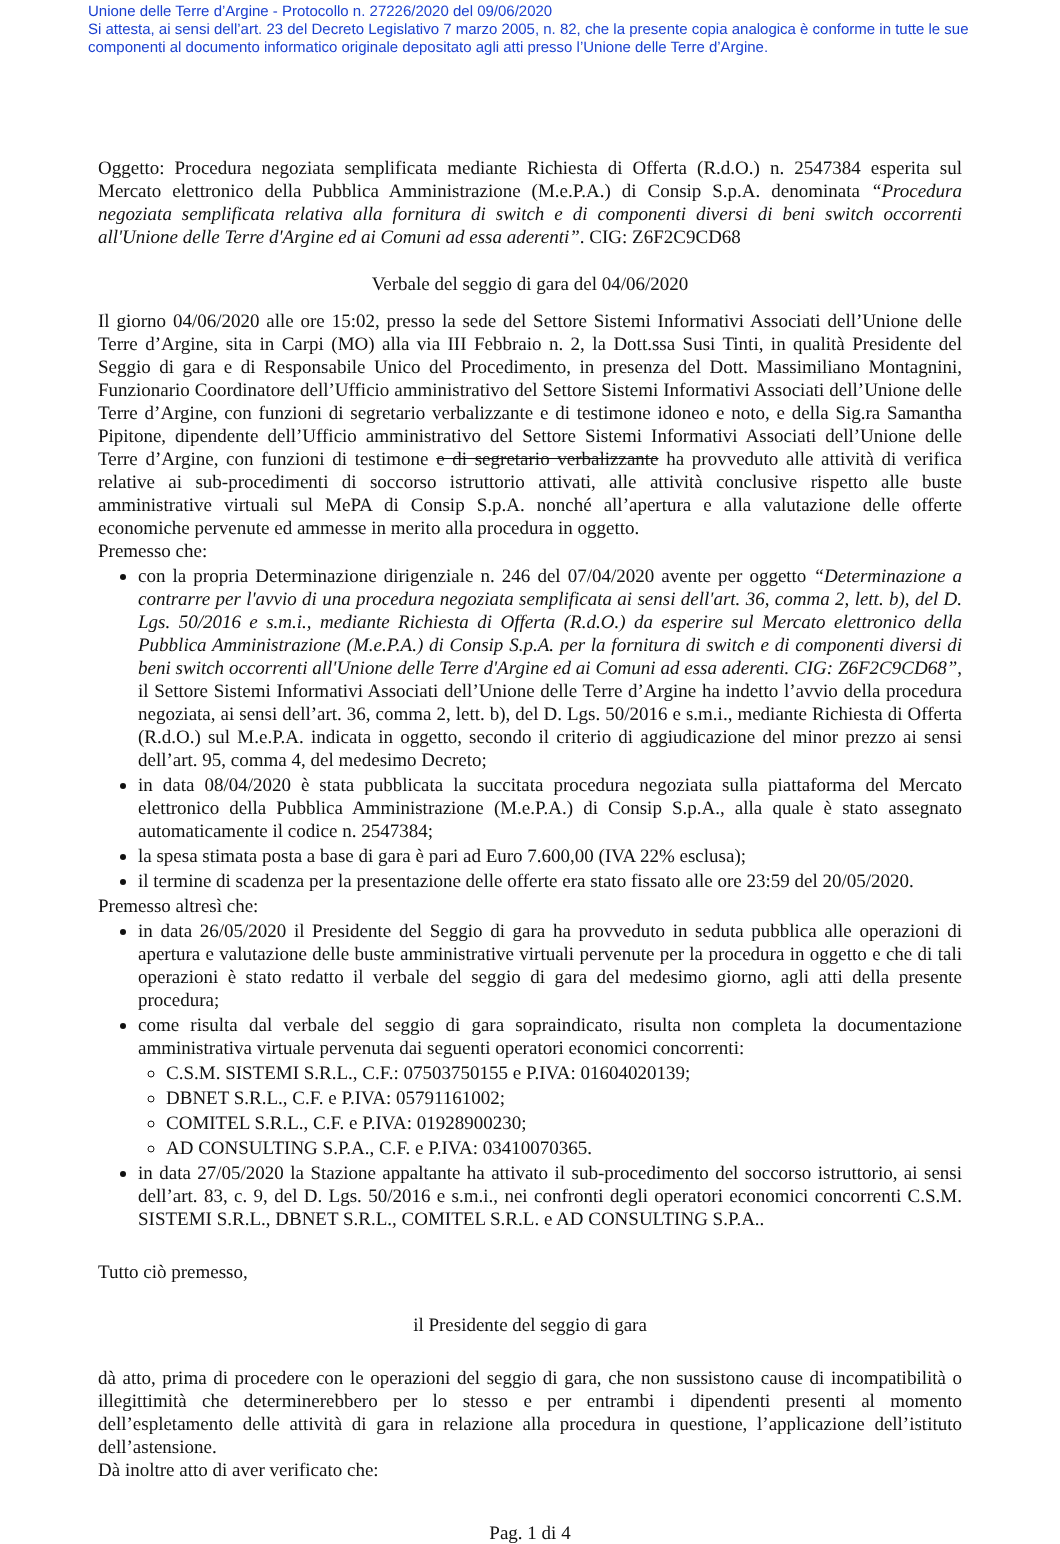Unione delle Terre d’Argine - Protocollo n. 27226/2020 del 09/06/2020
Si attesta, ai sensi dell’art. 23 del Decreto Legislativo 7 marzo 2005, n. 82, che la presente copia analogica è conforme in tutte le sue componenti al documento informatico originale depositato agli atti presso l’Unione delle Terre d’Argine.
Oggetto: Procedura negoziata semplificata mediante Richiesta di Offerta (R.d.O.) n. 2547384 esperita sul Mercato elettronico della Pubblica Amministrazione (M.e.P.A.) di Consip S.p.A. denominata “Procedura negoziata semplificata relativa alla fornitura di switch e di componenti diversi di beni switch occorrenti all'Unione delle Terre d'Argine ed ai Comuni ad essa aderenti”. CIG: Z6F2C9CD68
Verbale del seggio di gara del 04/06/2020
Il giorno 04/06/2020 alle ore 15:02, presso la sede del Settore Sistemi Informativi Associati dell’Unione delle Terre d’Argine, sita in Carpi (MO) alla via III Febbraio n. 2, la Dott.ssa Susi Tinti, in qualità Presidente del Seggio di gara e di Responsabile Unico del Procedimento, in presenza del Dott. Massimiliano Montagnini, Funzionario Coordinatore dell’Ufficio amministrativo del Settore Sistemi Informativi Associati dell’Unione delle Terre d’Argine, con funzioni di segretario verbalizzante e di testimone idoneo e noto, e della Sig.ra Samantha Pipitone, dipendente dell’Ufficio amministrativo del Settore Sistemi Informativi Associati dell’Unione delle Terre d’Argine, con funzioni di testimone e di segretario verbalizzante ha provveduto alle attività di verifica relative ai sub-procedimenti di soccorso istruttorio attivati, alle attività conclusive rispetto alle buste amministrative virtuali sul MePA di Consip S.p.A. nonché all’apertura e alla valutazione delle offerte economiche pervenute ed ammesse in merito alla procedura in oggetto.
Premesso che:
con la propria Determinazione dirigenziale n. 246 del 07/04/2020 avente per oggetto “Determinazione a contrarre per l'avvio di una procedura negoziata semplificata ai sensi dell'art. 36, comma 2, lett. b), del D. Lgs. 50/2016 e s.m.i., mediante Richiesta di Offerta (R.d.O.) da esperire sul Mercato elettronico della Pubblica Amministrazione (M.e.P.A.) di Consip S.p.A. per la fornitura di switch e di componenti diversi di beni switch occorrenti all'Unione delle Terre d'Argine ed ai Comuni ad essa aderenti. CIG: Z6F2C9CD68”, il Settore Sistemi Informativi Associati dell’Unione delle Terre d’Argine ha indetto l’avvio della procedura negoziata, ai sensi dell’art. 36, comma 2, lett. b), del D. Lgs. 50/2016 e s.m.i., mediante Richiesta di Offerta (R.d.O.) sul M.e.P.A. indicata in oggetto, secondo il criterio di aggiudicazione del minor prezzo ai sensi dell’art. 95, comma 4, del medesimo Decreto;
in data 08/04/2020 è stata pubblicata la succitata procedura negoziata sulla piattaforma del Mercato elettronico della Pubblica Amministrazione (M.e.P.A.) di Consip S.p.A., alla quale è stato assegnato automaticamente il codice n. 2547384;
la spesa stimata posta a base di gara è pari ad Euro 7.600,00 (IVA 22% esclusa);
il termine di scadenza per la presentazione delle offerte era stato fissato alle ore 23:59 del 20/05/2020.
Premesso altresì che:
in data 26/05/2020 il Presidente del Seggio di gara ha provveduto in seduta pubblica alle operazioni di apertura e valutazione delle buste amministrative virtuali pervenute per la procedura in oggetto e che di tali operazioni è stato redatto il verbale del seggio di gara del medesimo giorno, agli atti della presente procedura;
come risulta dal verbale del seggio di gara sopraindicato, risulta non completa la documentazione amministrativa virtuale pervenuta dai seguenti operatori economici concorrenti:
C.S.M. SISTEMI S.R.L., C.F.: 07503750155 e P.IVA: 01604020139;
DBNET S.R.L., C.F. e P.IVA: 05791161002;
COMITEL S.R.L., C.F. e P.IVA: 01928900230;
AD CONSULTING S.P.A., C.F. e P.IVA: 03410070365.
in data 27/05/2020 la Stazione appaltante ha attivato il sub-procedimento del soccorso istruttorio, ai sensi dell’art. 83, c. 9, del D. Lgs. 50/2016 e s.m.i., nei confronti degli operatori economici concorrenti C.S.M. SISTEMI S.R.L., DBNET S.R.L., COMITEL S.R.L. e AD CONSULTING S.P.A..
Tutto ciò premesso,
il Presidente del seggio di gara
dà atto, prima di procedere con le operazioni del seggio di gara, che non sussistono cause di incompatibilità o illegittimità che determinerebbero per lo stesso e per entrambi i dipendenti presenti al momento dell’espletamento delle attività di gara in relazione alla procedura in questione, l’applicazione dell’istituto dell’astensione.
Dà inoltre atto di aver verificato che:
Pag. 1 di 4